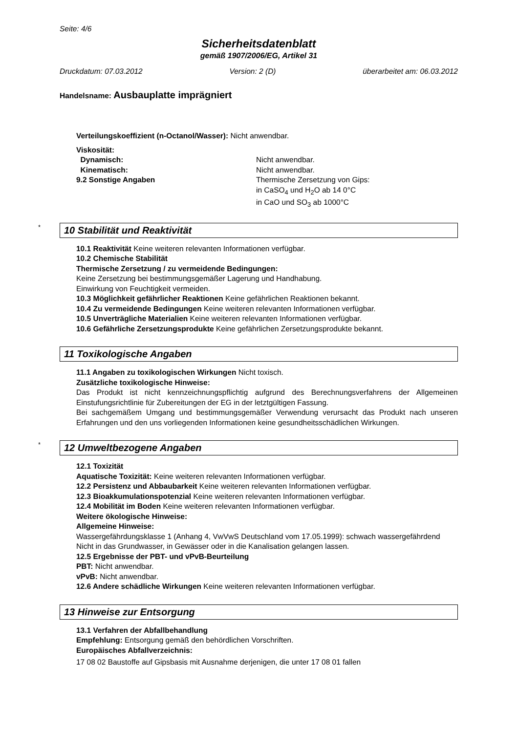Seite: 4/6
Sicherheitsdatenblatt
gemäß 1907/2006/EG, Artikel 31
Druckdatum: 07.03.2012 Version: 2 (D) überarbeitet am: 06.03.2012
Handelsname: Ausbauplatte imprägniert
Verteilungskoeffizient (n-Octanol/Wasser): Nicht anwendbar.
Viskosität:
Dynamisch: Nicht anwendbar.
Kinematisch: Nicht anwendbar.
9.2 Sonstige Angaben Thermische Zersetzung von Gips:
in CaSO<sub>4</sub> und H<sub>2</sub>O ab 14 0°C
in CaO und SO<sub>3</sub> ab 1000°C
* 10 Stabilität und Reaktivität
10.1 Reaktivität Keine weiteren relevanten Informationen verfügbar.
10.2 Chemische Stabilität
Thermische Zersetzung / zu vermeidende Bedingungen:
Keine Zersetzung bei bestimmungsgemäßer Lagerung und Handhabung.
Einwirkung von Feuchtigkeit vermeiden.
10.3 Möglichkeit gefährlicher Reaktionen Keine gefährlichen Reaktionen bekannt.
10.4 Zu vermeidende Bedingungen Keine weiteren relevanten Informationen verfügbar.
10.5 Unverträgliche Materialien Keine weiteren relevanten Informationen verfügbar.
10.6 Gefährliche Zersetzungsprodukte Keine gefährlichen Zersetzungsprodukte bekannt.
11 Toxikologische Angaben
11.1 Angaben zu toxikologischen Wirkungen Nicht toxisch.
Zusätzliche toxikologische Hinweise:
Das Produkt ist nicht kennzeichnungspflichtig aufgrund des Berechnungsverfahrens der Allgemeinen Einstufungsrichtlinie für Zubereitungen der EG in der letztgültigen Fassung.
Bei sachgemäßem Umgang und bestimmungsgemäßer Verwendung verursacht das Produkt nach unseren Erfahrungen und den uns vorliegenden Informationen keine gesundheitsschädlichen Wirkungen.
* 12 Umweltbezogene Angaben
12.1 Toxizität
Aquatische Toxizität: Keine weiteren relevanten Informationen verfügbar.
12.2 Persistenz und Abbaubarkeit Keine weiteren relevanten Informationen verfügbar.
12.3 Bioakkumulationspotenzial Keine weiteren relevanten Informationen verfügbar.
12.4 Mobilität im Boden Keine weiteren relevanten Informationen verfügbar.
Weitere ökologische Hinweise:
Allgemeine Hinweise:
Wassergefährdungsklasse 1 (Anhang 4, VwVwS Deutschland vom 17.05.1999): schwach wassergefährdend
Nicht in das Grundwasser, in Gewässer oder in die Kanalisation gelangen lassen.
12.5 Ergebnisse der PBT- und vPvB-Beurteilung
PBT: Nicht anwendbar.
vPvB: Nicht anwendbar.
12.6 Andere schädliche Wirkungen Keine weiteren relevanten Informationen verfügbar.
13 Hinweise zur Entsorgung
13.1 Verfahren der Abfallbehandlung
Empfehlung: Entsorgung gemäß den behördlichen Vorschriften.
Europäisches Abfallverzeichnis:
17 08 02 Baustoffe auf Gipsbasis mit Ausnahme derjenigen, die unter 17 08 01 fallen